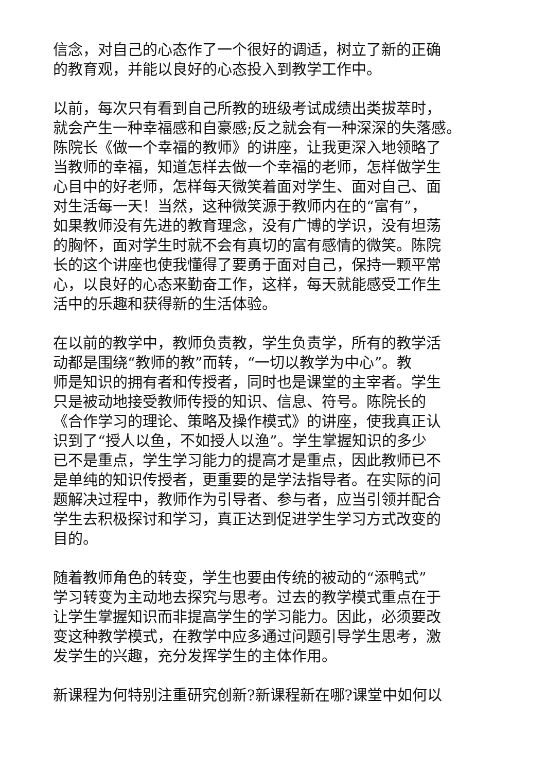信念，对自己的心态作了一个很好的调适，树立了新的正确
的教育观，并能以良好的心态投入到教学工作中。
以前，每次只有看到自己所教的班级考试成绩出类拔萃时，
就会产生一种幸福感和自豪感;反之就会有一种深深的失落感。
陈院长《做一个幸福的教师》的讲座，让我更深入地领略了
当教师的幸福，知道怎样去做一个幸福的老师，怎样做学生
心目中的好老师，怎样每天微笑着面对学生、面对自己、面
对生活每一天！当然，这种微笑源于教师内在的“富有”，
如果教师没有先进的教育理念，没有广博的学识，没有坦荡
的胸怀，面对学生时就不会有真切的富有感情的微笑。陈院
长的这个讲座也使我懂得了要勇于面对自己，保持一颗平常
心，以良好的心态来勤奋工作，这样，每天就能感受工作生
活中的乐趣和获得新的生活体验。
在以前的教学中，教师负责教，学生负责学，所有的教学活
动都是围绕“教师的教”而转，“一切以教学为中心”。教
师是知识的拥有者和传授者，同时也是课堂的主宰者。学生
只是被动地接受教师传授的知识、信息、符号。陈院长的
《合作学习的理论、策略及操作模式》的讲座，使我真正认
识到了“授人以鱼，不如授人以渔”。学生掌握知识的多少
已不是重点，学生学习能力的提高才是重点，因此教师已不
是单纯的知识传授者，更重要的是学法指导者。在实际的问
题解决过程中，教师作为引导者、参与者，应当引领并配合
学生去积极探讨和学习，真正达到促进学生学习方式改变的
目的。
随着教师角色的转变，学生也要由传统的被动的“添鸭式”
学习转变为主动地去探究与思考。过去的教学模式重点在于
让学生掌握知识而非提高学生的学习能力。因此，必须要改
变这种教学模式，在教学中应多通过问题引导学生思考，激
发学生的兴趣，充分发挥学生的主体作用。
新课程为何特别注重研究创新?新课程新在哪?课堂中如何以